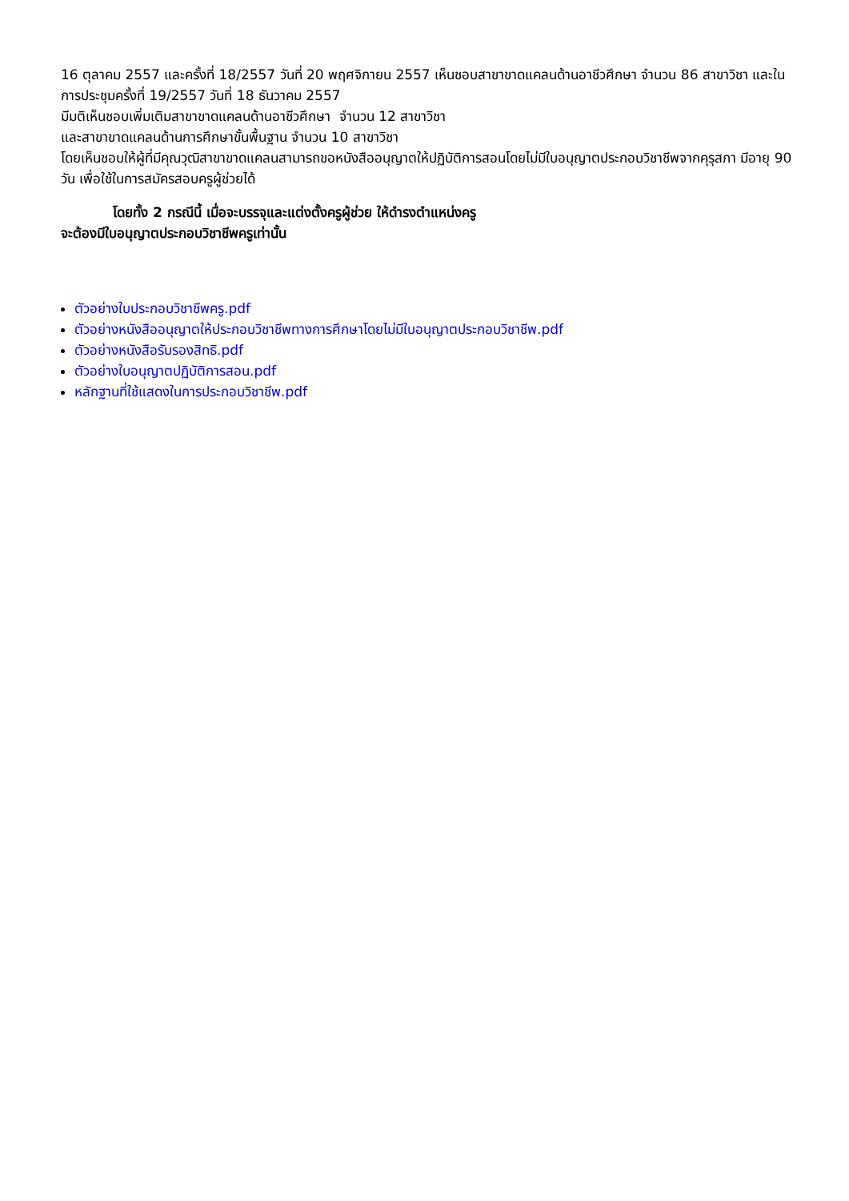16 ตุลาคม 2557 และครั้งที่ 18/2557 วันที่ 20 พฤศจิกายน 2557 เห็นชอบสาขาขาดแคลนด้านอาชีวศึกษา จำนวน 86 สาขาวิชา และในการประชุมครั้งที่ 19/2557 วันที่ 18 ธันวาคม 2557
มีมติเห็นชอบเพิ่มเติมสาขาขาดแคลนด้านอาชีวศึกษา จำนวน 12 สาขาวิชา
และสาขาขาดแคลนด้านการศึกษาขั้นพื้นฐาน จำนวน 10 สาขาวิชา
โดยเห็นชอบให้ผู้ที่มีคุณวุฒิสาขาขาดแคลนสามารถขอหนังสืออนุญาตให้ปฏิบัติการสอนโดยไม่มีใบอนุญาตประกอบวิชาชีพจากคุรุสภา มีอายุ 90 วัน เพื่อใช้ในการสมัครสอบครูผู้ช่วยได้
โดยทั้ง 2 กรณีนี้ เมื่อจะบรรจุและแต่งตั้งครูผู้ช่วย ให้ดำรงตำแหน่งครู
จะต้องมีใบอนุญาตประกอบวิชาชีพครูเท่านั้น
ตัวอย่างใบประกอบวิชาชีพครู.pdf
ตัวอย่างหนังสืออนุญาตให้ประกอบวิชาชีพทางการศึกษาโดยไม่มีใบอนุญาตประกอบวิชาชีพ.pdf
ตัวอย่างหนังสือรับรองสิทธิ.pdf
ตัวอย่างใบอนุญาตปฏิบัติการสอน.pdf
หลักฐานที่ใช้แสดงในการประกอบวิชาชีพ.pdf